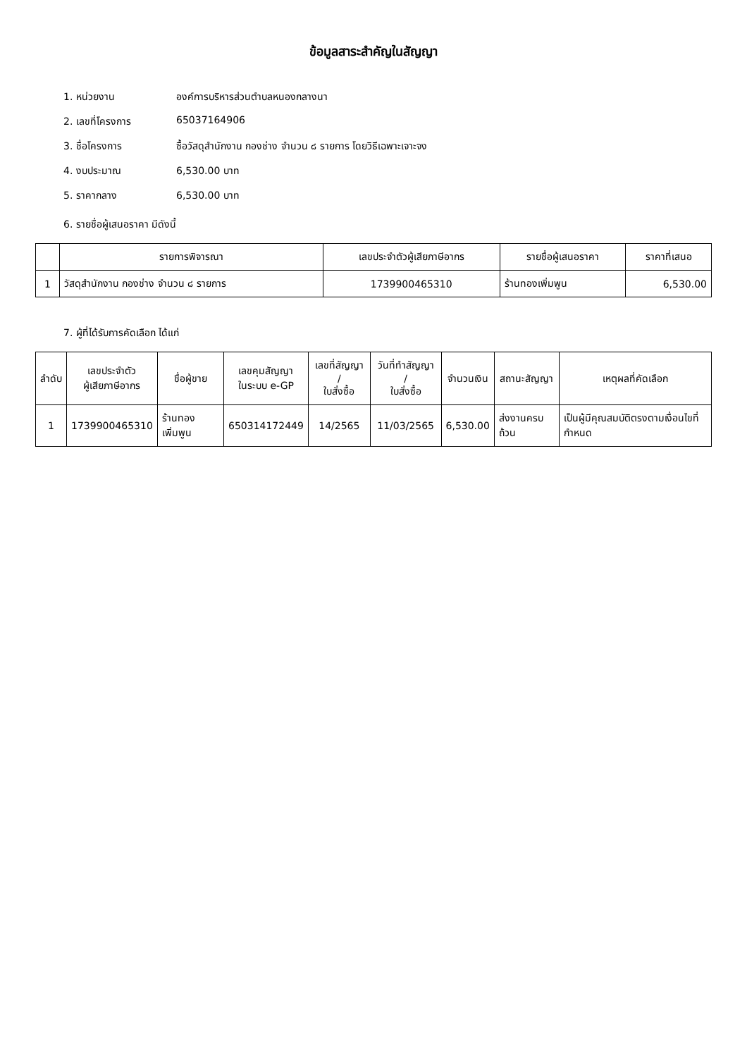ข้อมูลสาระสำคัญในสัญญา
1. หน่วยงาน องค์การบริหารส่วนตำบลหนองกลางนา
2. เลขที่โครงการ 65037164906
3. ชื่อโครงการ ซื้อวัสดุสำนักงาน กองช่าง จำนวน ๘ รายการ โดยวิธีเฉพาะเจาะจง
4. งบประมาณ 6,530.00 บาท
5. ราคากลาง 6,530.00 บาท
6. รายชื่อผู้เสนอราคา มีดังนี้
| | รายการพิจารณา | เลขประจำตัวผู้เสียภาษีอากร | รายชื่อผู้เสนอราคา | ราคาที่เสนอ |
| --- | --- | --- | --- | --- |
| 1 | วัสดุสำนักงาน กองช่าง จำนวน ๘ รายการ | 1739900465310 | ร้านทองเพิ่มพูน | 6,530.00 |
7. ผู้ที่ได้รับการคัดเลือก ได้แก่
| ลำดับ | เลขประจำตัว ผู้เสียภาษีอากร | ชื่อผู้ขาย | เลขคุมสัญญา ในระบบ e-GP | เลขที่สัญญา / ใบสั่งซื้อ | วันที่ทำสัญญา / ใบสั่งซื้อ | จำนวนเงิน | สถานะสัญญา | เหตุผลที่คัดเลือก |
| --- | --- | --- | --- | --- | --- | --- | --- | --- |
| 1 | 1739900465310 | ร้านทองเพิ่มพูน | 650314172449 | 14/2565 | 11/03/2565 | 6,530.00 | ส่งงานครบถ้วน | เป็นผู้มีคุณสมบัติตรงตามเงื่อนไขที่กำหนด |